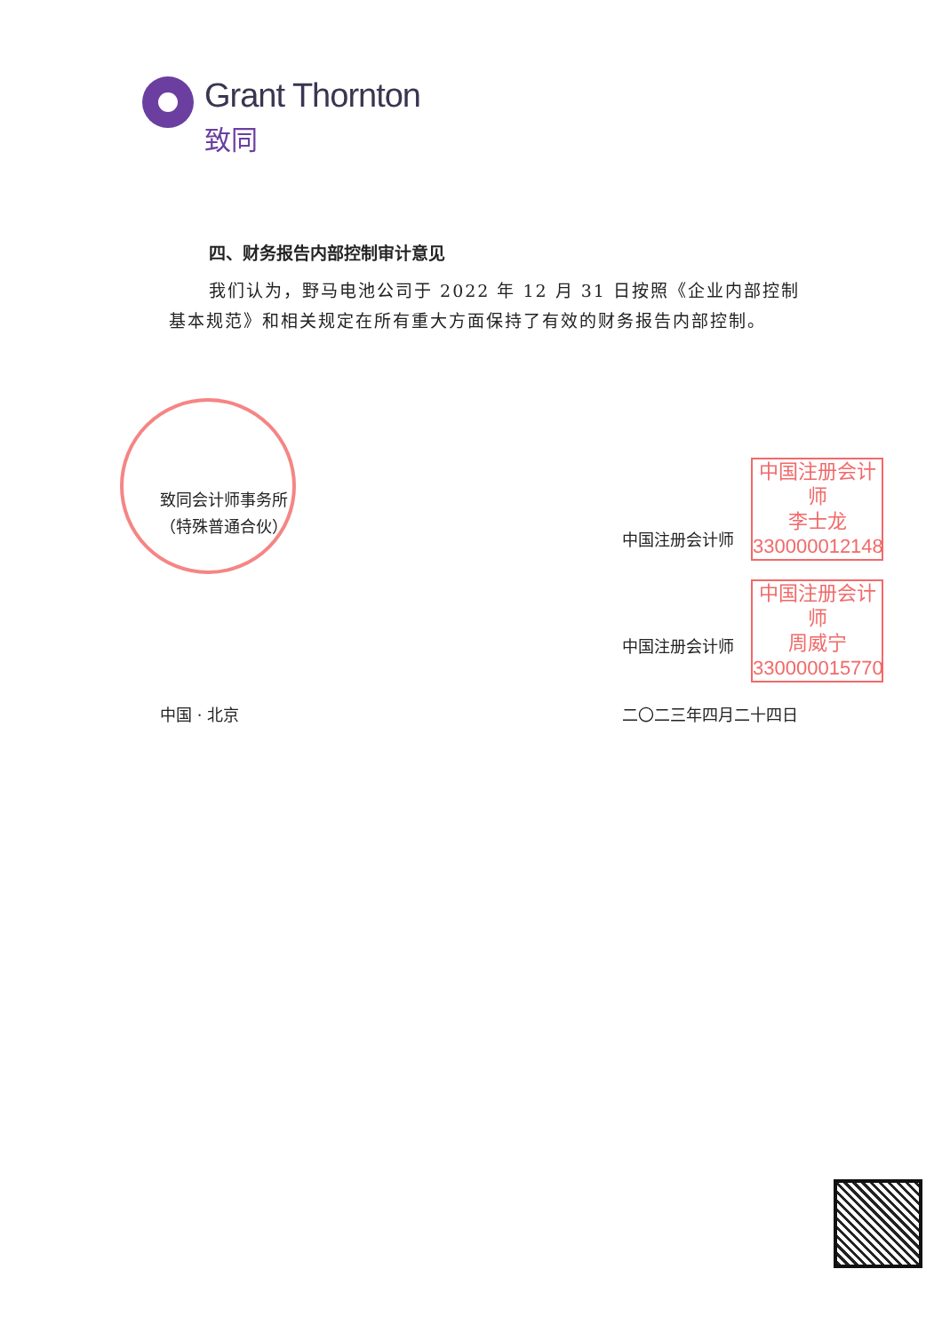Grant Thornton
致同
四、财务报告内部控制审计意见
我们认为，野马电池公司于 2022 年 12 月 31 日按照《企业内部控制基本规范》和相关规定在所有重大方面保持了有效的财务报告内部控制。
致同会计师事务所
（特殊普通合伙）
中国注册会计师
中国注册会计师
中国注册会计师
李士龙
330000012148
中国注册会计师
周威宁
330000015770
中国 · 北京 二〇二三年四月二十四日